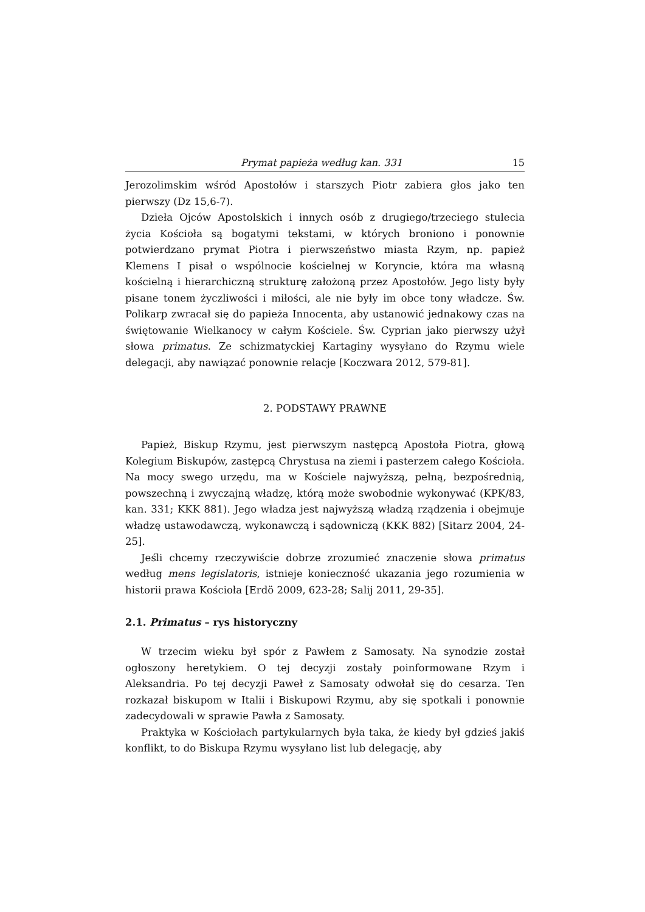Prymat papieża według kan. 331 15
Jerozolimskim wśród Apostołów i starszych Piotr zabiera głos jako ten pierwszy (Dz 15,6-7).
Dzieła Ojców Apostolskich i innych osób z drugiego/trzeciego stulecia życia Kościoła są bogatymi tekstami, w których broniono i ponownie potwierdzano prymat Piotra i pierwszeństwo miasta Rzym, np. papież Klemens I pisał o wspólnocie kościelnej w Koryncie, która ma własną kościelną i hierarchiczną strukturę założoną przez Apostołów. Jego listy były pisane tonem życzliwości i miłości, ale nie były im obce tony władcze. Św. Polikarp zwracał się do papieża Innocenta, aby ustanowić jednakowy czas na świętowanie Wielkanocy w całym Kościele. Św. Cyprian jako pierwszy użył słowa primatus. Ze schizmatyckiej Kartaginy wysyłano do Rzymu wiele delegacji, aby nawiązać ponownie relacje [Koczwara 2012, 579-81].
2. PODSTAWY PRAWNE
Papież, Biskup Rzymu, jest pierwszym następcą Apostoła Piotra, głową Kolegium Biskupów, zastępcą Chrystusa na ziemi i pasterzem całego Kościoła. Na mocy swego urzędu, ma w Kościele najwyższą, pełną, bezpośrednią, powszechną i zwyczajną władzę, którą może swobodnie wykonywać (KPK/83, kan. 331; KKK 881). Jego władza jest najwyższą władzą rządzenia i obejmuje władzę ustawodawczą, wykonawczą i sądowniczą (KKK 882) [Sitarz 2004, 24-25].
Jeśli chcemy rzeczywiście dobrze zrozumieć znaczenie słowa primatus według mens legislatoris, istnieje konieczność ukazania jego rozumienia w historii prawa Kościoła [Erdö 2009, 623-28; Salij 2011, 29-35].
2.1. Primatus – rys historyczny
W trzecim wieku był spór z Pawłem z Samosaty. Na synodzie został ogłoszony heretykiem. O tej decyzji zostały poinformowane Rzym i Aleksandria. Po tej decyzji Paweł z Samosaty odwołał się do cesarza. Ten rozkazał biskupom w Italii i Biskupowi Rzymu, aby się spotkali i ponownie zadecydowali w sprawie Pawła z Samosaty.
Praktyka w Kościołach partykularnych była taka, że kiedy był gdzieś jakiś konflikt, to do Biskupa Rzymu wysyłano list lub delegację, aby